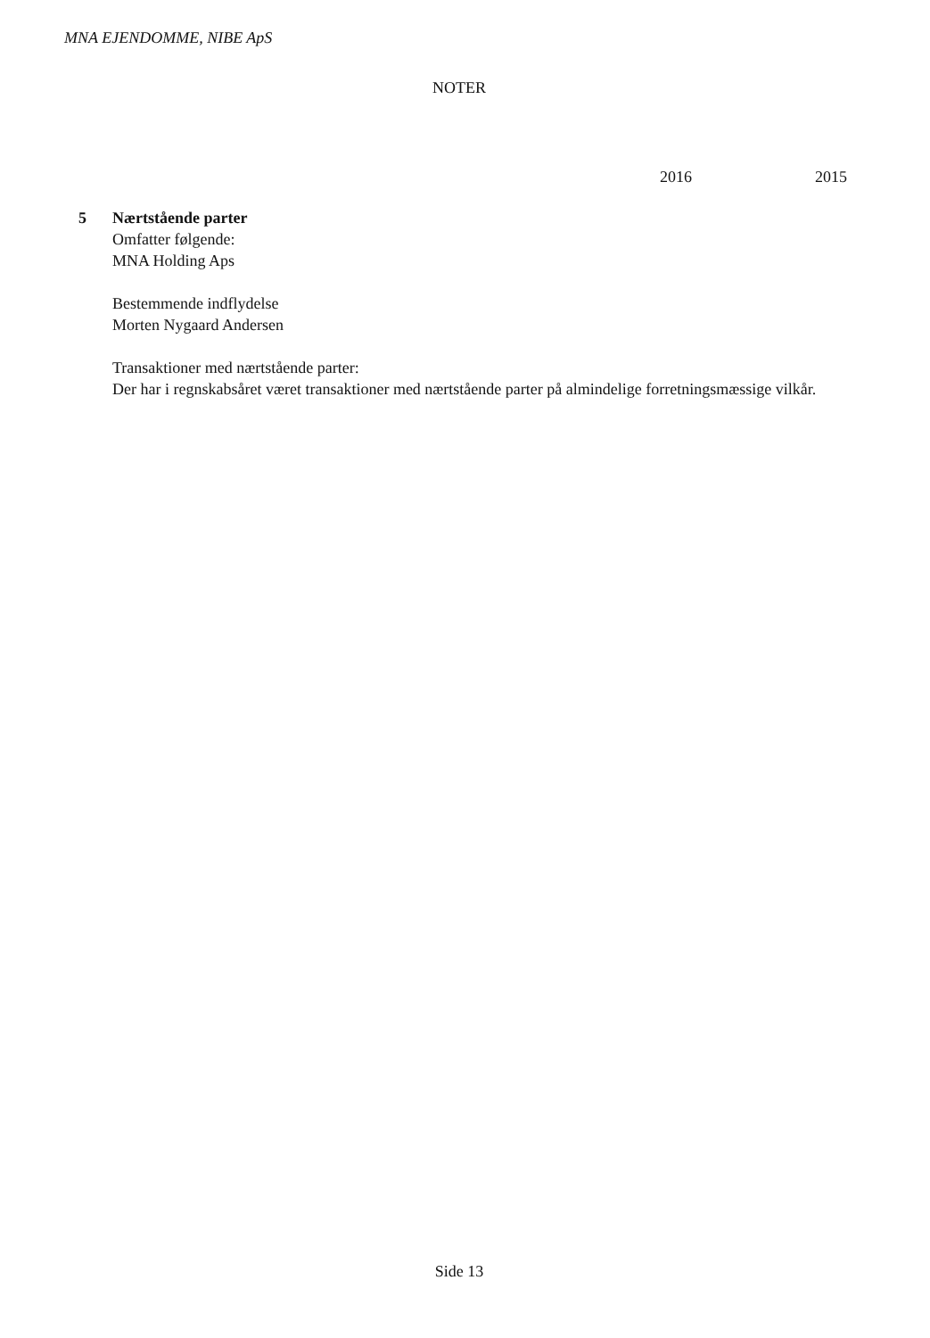MNA EJENDOMME, NIBE ApS
NOTER
2016 2015
5
Nærtstående parter
Omfatter følgende:
MNA Holding Aps
Bestemmende indflydelse
Morten Nygaard Andersen
Transaktioner med nærtstående parter:
Der har i regnskabsåret været transaktioner med nærtstående parter på almindelige forretningsmæssige vilkår.
Side 13